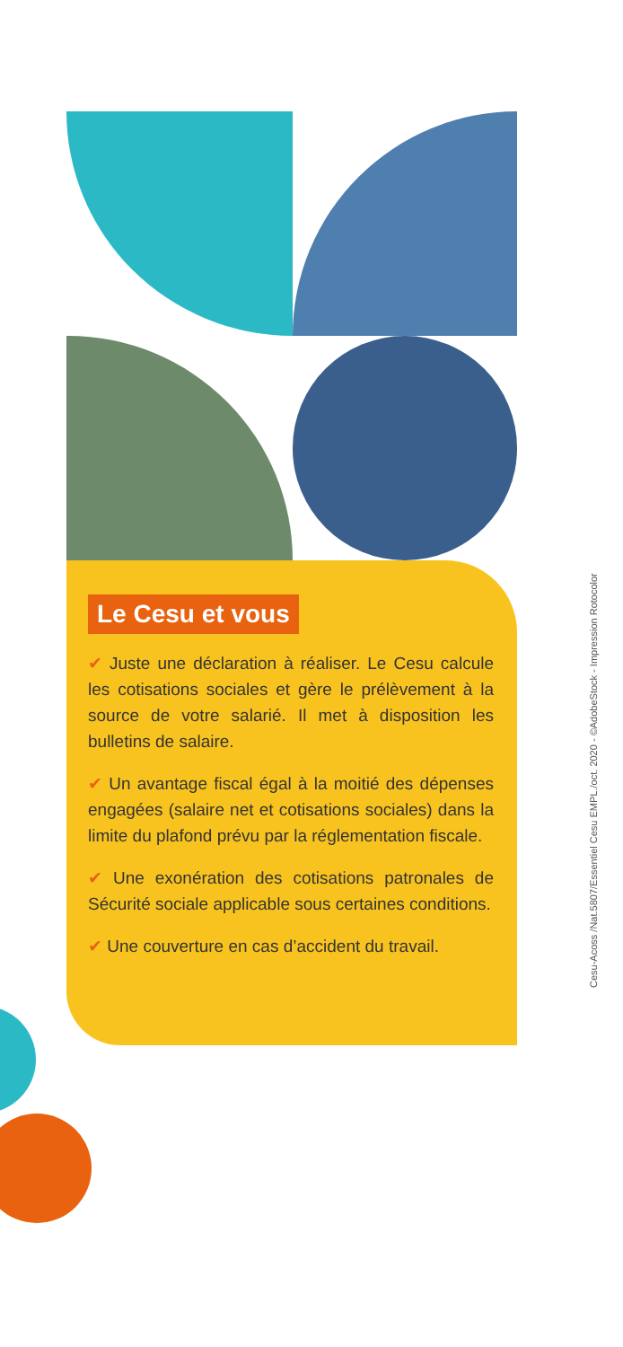Le Cesu et vous
✔ Juste une déclaration à réaliser. Le Cesu calcule les cotisations sociales et gère le prélèvement à la source de votre salarié. Il met à disposition les bulletins de salaire.
✔ Un avantage fiscal égal à la moitié des dépenses engagées (salaire net et cotisations sociales) dans la limite du plafond prévu par la réglementation fiscale.
✔ Une exonération des cotisations patronales de Sécurité sociale applicable sous certaines conditions.
✔ Une couverture en cas d’accident du travail.
Cesu-Acoss /Nat.5807/Essentiel Cesu EMPL./oct. 2020 - ©AdobeStock - Impression Rotocolor